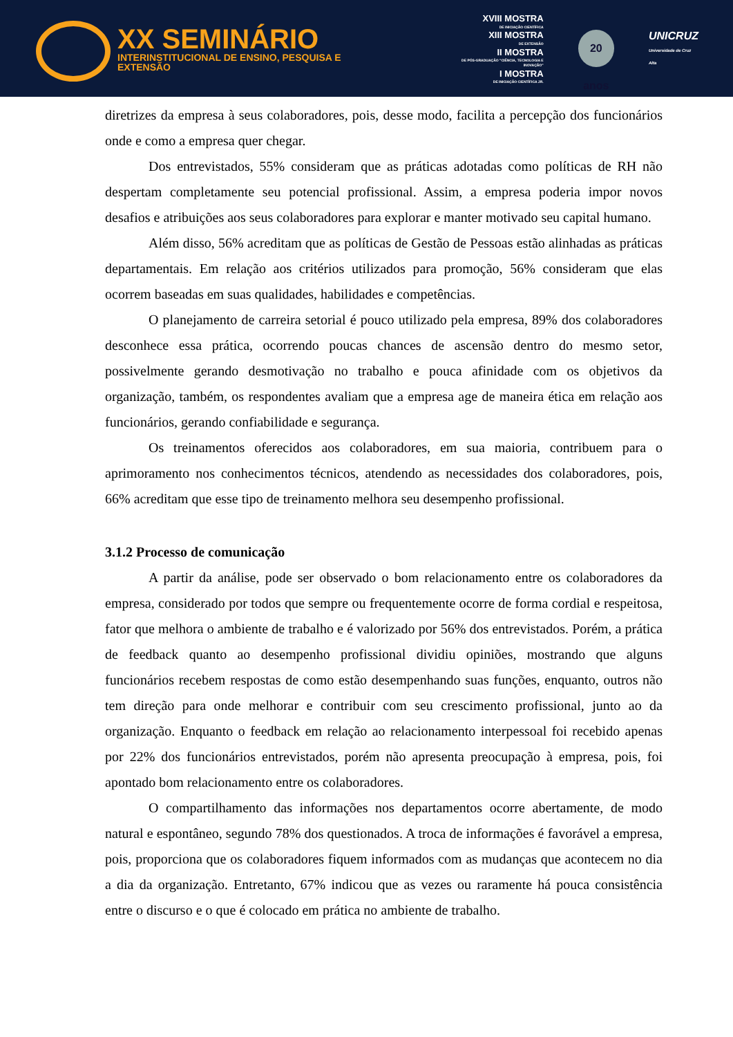XX SEMINÁRIO
INTERINSTITUCIONAL DE ENSINO, PESQUISA E EXTENSÃO
XVIII MOSTRA
DE INICIAÇÃO CIENTÍFICA
XIII MOSTRA
DE EXTENSÃO
II MOSTRA
DE PÓS-GRADUAÇÃO "CIÊNCIA, TECNOLOGIA E INOVAÇÃO"
I MOSTRA
DE INICIAÇÃO CIENTÍFICA JR.
20 anos
UNICRUZ
Universidade de Cruz Alta
diretrizes da empresa à seus colaboradores, pois, desse modo, facilita a percepção dos funcionários onde e como a empresa quer chegar.
Dos entrevistados, 55% consideram que as práticas adotadas como políticas de RH não despertam completamente seu potencial profissional. Assim, a empresa poderia impor novos desafios e atribuições aos seus colaboradores para explorar e manter motivado seu capital humano.
Além disso, 56% acreditam que as políticas de Gestão de Pessoas estão alinhadas as práticas departamentais. Em relação aos critérios utilizados para promoção, 56% consideram que elas ocorrem baseadas em suas qualidades, habilidades e competências.
O planejamento de carreira setorial é pouco utilizado pela empresa, 89% dos colaboradores desconhece essa prática, ocorrendo poucas chances de ascensão dentro do mesmo setor, possivelmente gerando desmotivação no trabalho e pouca afinidade com os objetivos da organização, também, os respondentes avaliam que a empresa age de maneira ética em relação aos funcionários, gerando confiabilidade e segurança.
Os treinamentos oferecidos aos colaboradores, em sua maioria, contribuem para o aprimoramento nos conhecimentos técnicos, atendendo as necessidades dos colaboradores, pois, 66% acreditam que esse tipo de treinamento melhora seu desempenho profissional.
3.1.2 Processo de comunicação
A partir da análise, pode ser observado o bom relacionamento entre os colaboradores da empresa, considerado por todos que sempre ou frequentemente ocorre de forma cordial e respeitosa, fator que melhora o ambiente de trabalho e é valorizado por 56% dos entrevistados. Porém, a prática de feedback quanto ao desempenho profissional dividiu opiniões, mostrando que alguns funcionários recebem respostas de como estão desempenhando suas funções, enquanto, outros não tem direção para onde melhorar e contribuir com seu crescimento profissional, junto ao da organização. Enquanto o feedback em relação ao relacionamento interpessoal foi recebido apenas por 22% dos funcionários entrevistados, porém não apresenta preocupação à empresa, pois, foi apontado bom relacionamento entre os colaboradores.
O compartilhamento das informações nos departamentos ocorre abertamente, de modo natural e espontâneo, segundo 78% dos questionados. A troca de informações é favorável a empresa, pois, proporciona que os colaboradores fiquem informados com as mudanças que acontecem no dia a dia da organização. Entretanto, 67% indicou que as vezes ou raramente há pouca consistência entre o discurso e o que é colocado em prática no ambiente de trabalho.